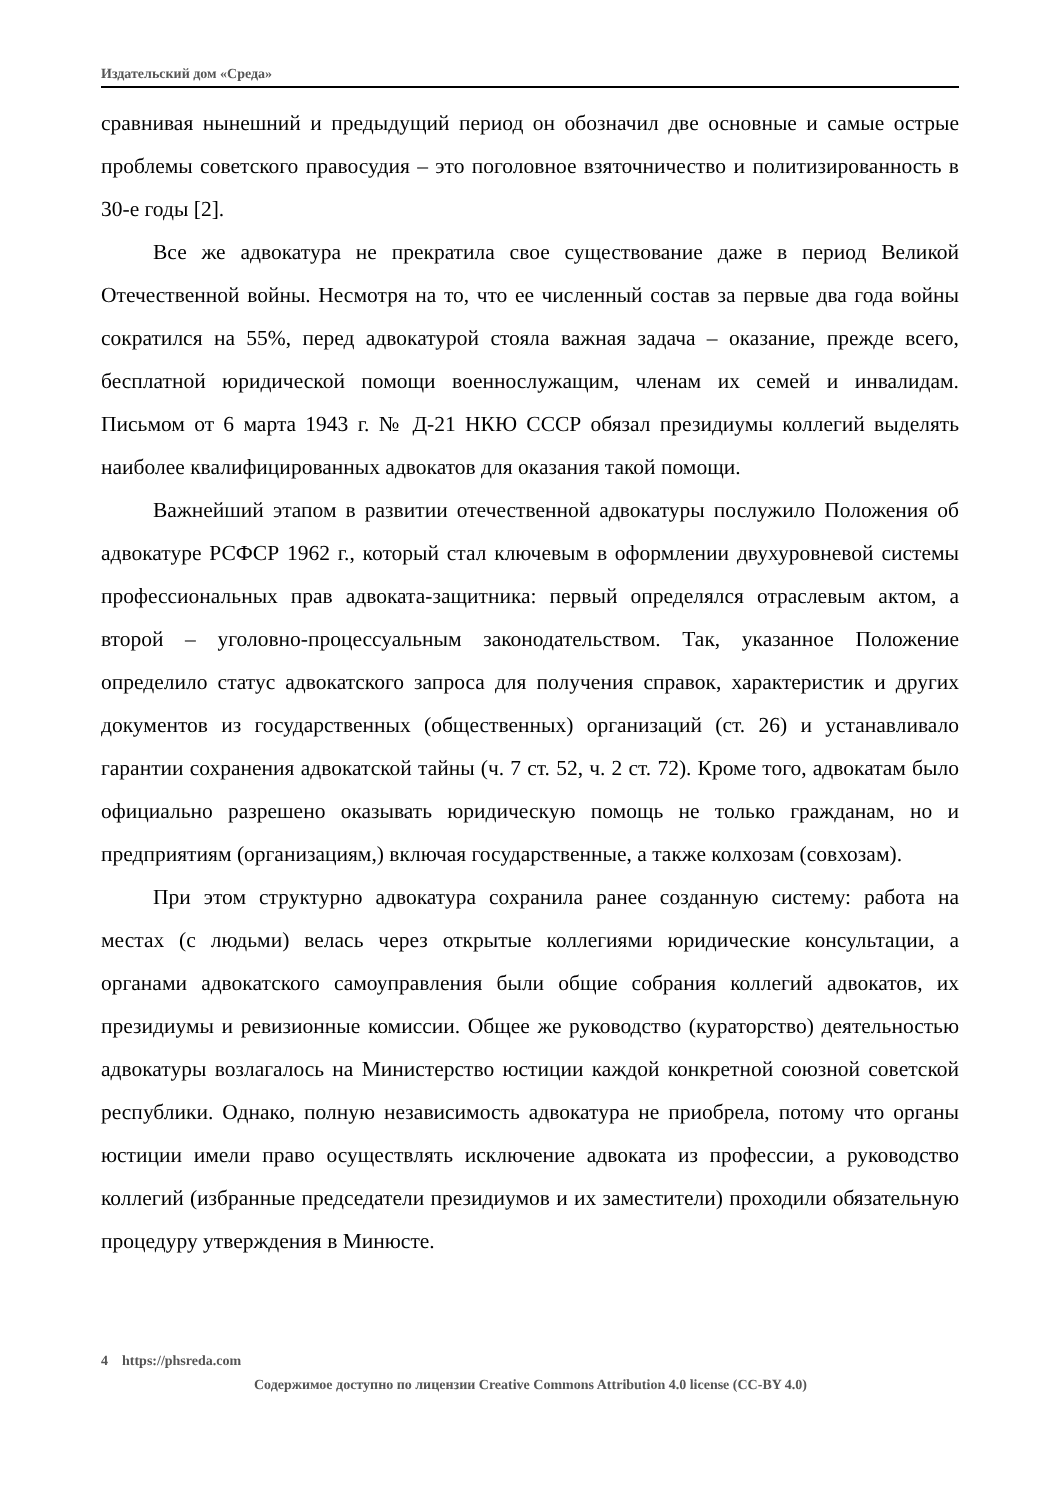Издательский дом «Среда»
сравнивая нынешний и предыдущий период он обозначил две основные и самые острые проблемы советского правосудия – это поголовное взяточничество и политизированность в 30-е годы [2].
Все же адвокатура не прекратила свое существование даже в период Великой Отечественной войны. Несмотря на то, что ее численный состав за первые два года войны сократился на 55%, перед адвокатурой стояла важная задача – оказание, прежде всего, бесплатной юридической помощи военнослужащим, членам их семей и инвалидам. Письмом от 6 марта 1943 г. № Д-21 НКЮ СССР обязал президиумы коллегий выделять наиболее квалифицированных адвокатов для оказания такой помощи.
Важнейший этапом в развитии отечественной адвокатуры послужило Положения об адвокатуре РСФСР 1962 г., который стал ключевым в оформлении двухуровневой системы профессиональных прав адвоката-защитника: первый определялся отраслевым актом, а второй – уголовно-процессуальным законодательством. Так, указанное Положение определило статус адвокатского запроса для получения справок, характеристик и других документов из государственных (общественных) организаций (ст. 26) и устанавливало гарантии сохранения адвокатской тайны (ч. 7 ст. 52, ч. 2 ст. 72). Кроме того, адвокатам было официально разрешено оказывать юридическую помощь не только гражданам, но и предприятиям (организациям,) включая государственные, а также колхозам (совхозам).
При этом структурно адвокатура сохранила ранее созданную систему: работа на местах (с людьми) велась через открытые коллегиями юридические консультации, а органами адвокатского самоуправления были общие собрания коллегий адвокатов, их президиумы и ревизионные комиссии. Общее же руководство (кураторство) деятельностью адвокатуры возлагалось на Министерство юстиции каждой конкретной союзной советской республики. Однако, полную независимость адвокатура не приобрела, потому что органы юстиции имели право осуществлять исключение адвоката из профессии, а руководство коллегий (избранные председатели президиумов и их заместители) проходили обязательную процедуру утверждения в Минюсте.
4 https://phsreda.com
Содержимое доступно по лицензии Creative Commons Attribution 4.0 license (CC-BY 4.0)